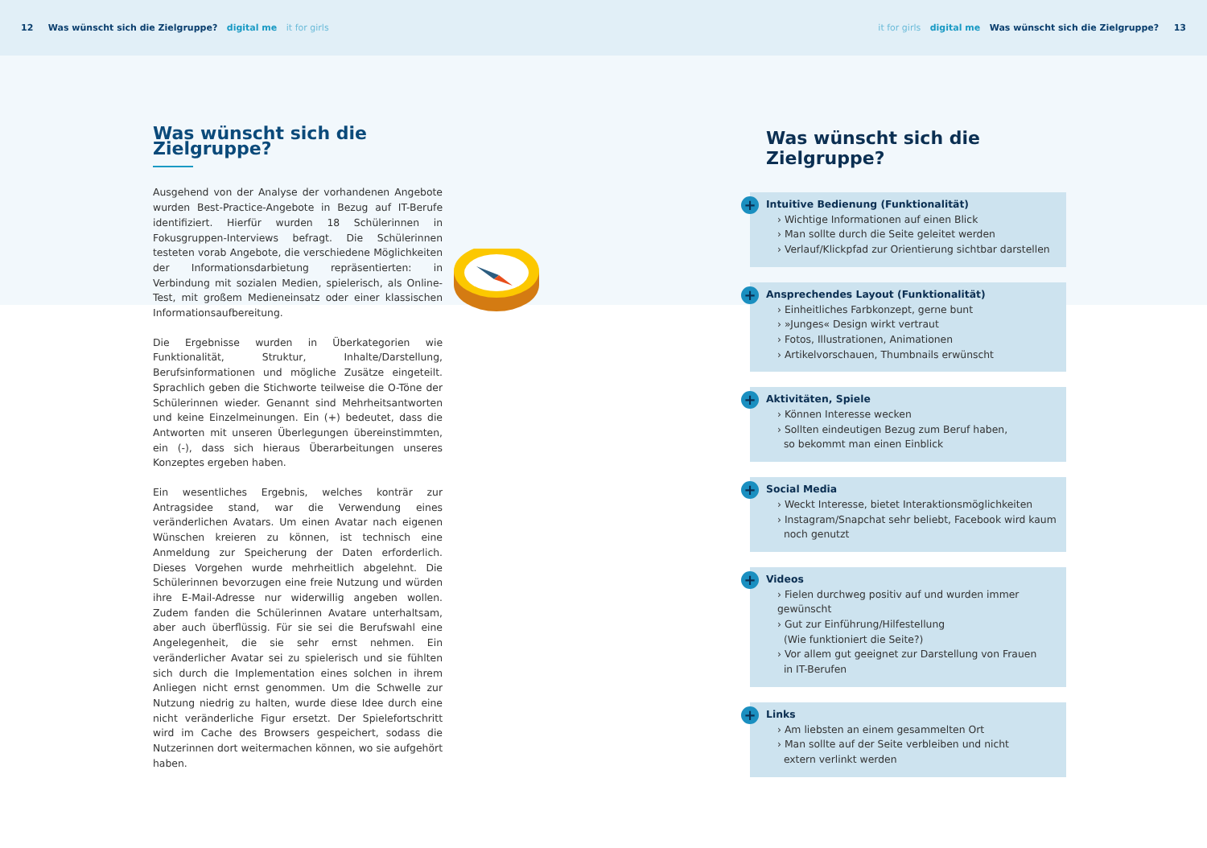12 Was wünscht sich die Zielgruppe? digital me it for girls
it for girls digital me Was wünscht sich die Zielgruppe? 13
Was wünscht sich die Zielgruppe?
Ausgehend von der Analyse der vorhandenen Angebote wurden Best-Practice-Angebote in Bezug auf IT-Berufe identifiziert. Hierfür wurden 18 Schülerinnen in Fokusgruppen-Interviews befragt. Die Schülerinnen testeten vorab Angebote, die verschiedene Möglichkeiten der Informationsdarbietung repräsentierten: in Verbindung mit sozialen Medien, spielerisch, als Online-Test, mit großem Medieneinsatz oder einer klassischen Informationsaufbereitung.
Die Ergebnisse wurden in Überkategorien wie Funktionalität, Struktur, Inhalte/Darstellung, Berufsinformationen und mögliche Zusätze eingeteilt. Sprachlich geben die Stichworte teilweise die O-Töne der Schülerinnen wieder. Genannt sind Mehrheitsantworten und keine Einzelmeinungen. Ein (+) bedeutet, dass die Antworten mit unseren Überlegungen übereinstimmten, ein (-), dass sich hieraus Überarbeitungen unseres Konzeptes ergeben haben.
Ein wesentliches Ergebnis, welches konträr zur Antragsidee stand, war die Verwendung eines veränderlichen Avatars. Um einen Avatar nach eigenen Wünschen kreieren zu können, ist technisch eine Anmeldung zur Speicherung der Daten erforderlich. Dieses Vorgehen wurde mehrheitlich abgelehnt. Die Schülerinnen bevorzugen eine freie Nutzung und würden ihre E-Mail-Adresse nur widerwillig angeben wollen. Zudem fanden die Schülerinnen Avatare unterhaltsam, aber auch überflüssig. Für sie sei die Berufswahl eine Angelegenheit, die sie sehr ernst nehmen. Ein veränderlicher Avatar sei zu spielerisch und sie fühlten sich durch die Implementation eines solchen in ihrem Anliegen nicht ernst genommen. Um die Schwelle zur Nutzung niedrig zu halten, wurde diese Idee durch eine nicht veränderliche Figur ersetzt. Der Spielefortschritt wird im Cache des Browsers gespeichert, sodass die Nutzerinnen dort weitermachen können, wo sie aufgehört haben.
Was wünscht sich die Zielgruppe?
+ Intuitive Bedienung (Funktionalität)
› Wichtige Informationen auf einen Blick
› Man sollte durch die Seite geleitet werden
› Verlauf/Klickpfad zur Orientierung sichtbar darstellen
+ Ansprechendes Layout (Funktionalität)
› Einheitliches Farbkonzept, gerne bunt
› »Junges« Design wirkt vertraut
› Fotos, Illustrationen, Animationen
› Artikelvorschauen, Thumbnails erwünscht
+ Aktivitäten, Spiele
› Können Interesse wecken
› Sollten eindeutigen Bezug zum Beruf haben,
so bekommt man einen Einblick
+ Social Media
› Weckt Interesse, bietet Interaktionsmöglichkeiten
› Instagram/Snapchat sehr beliebt, Facebook wird kaum
noch genutzt
+ Videos
› Fielen durchweg positiv auf und wurden immer gewünscht
› Gut zur Einführung/Hilfestellung
(Wie funktioniert die Seite?)
› Vor allem gut geeignet zur Darstellung von Frauen
in IT-Berufen
+ Links
› Am liebsten an einem gesammelten Ort
› Man sollte auf der Seite verbleiben und nicht
extern verlinkt werden